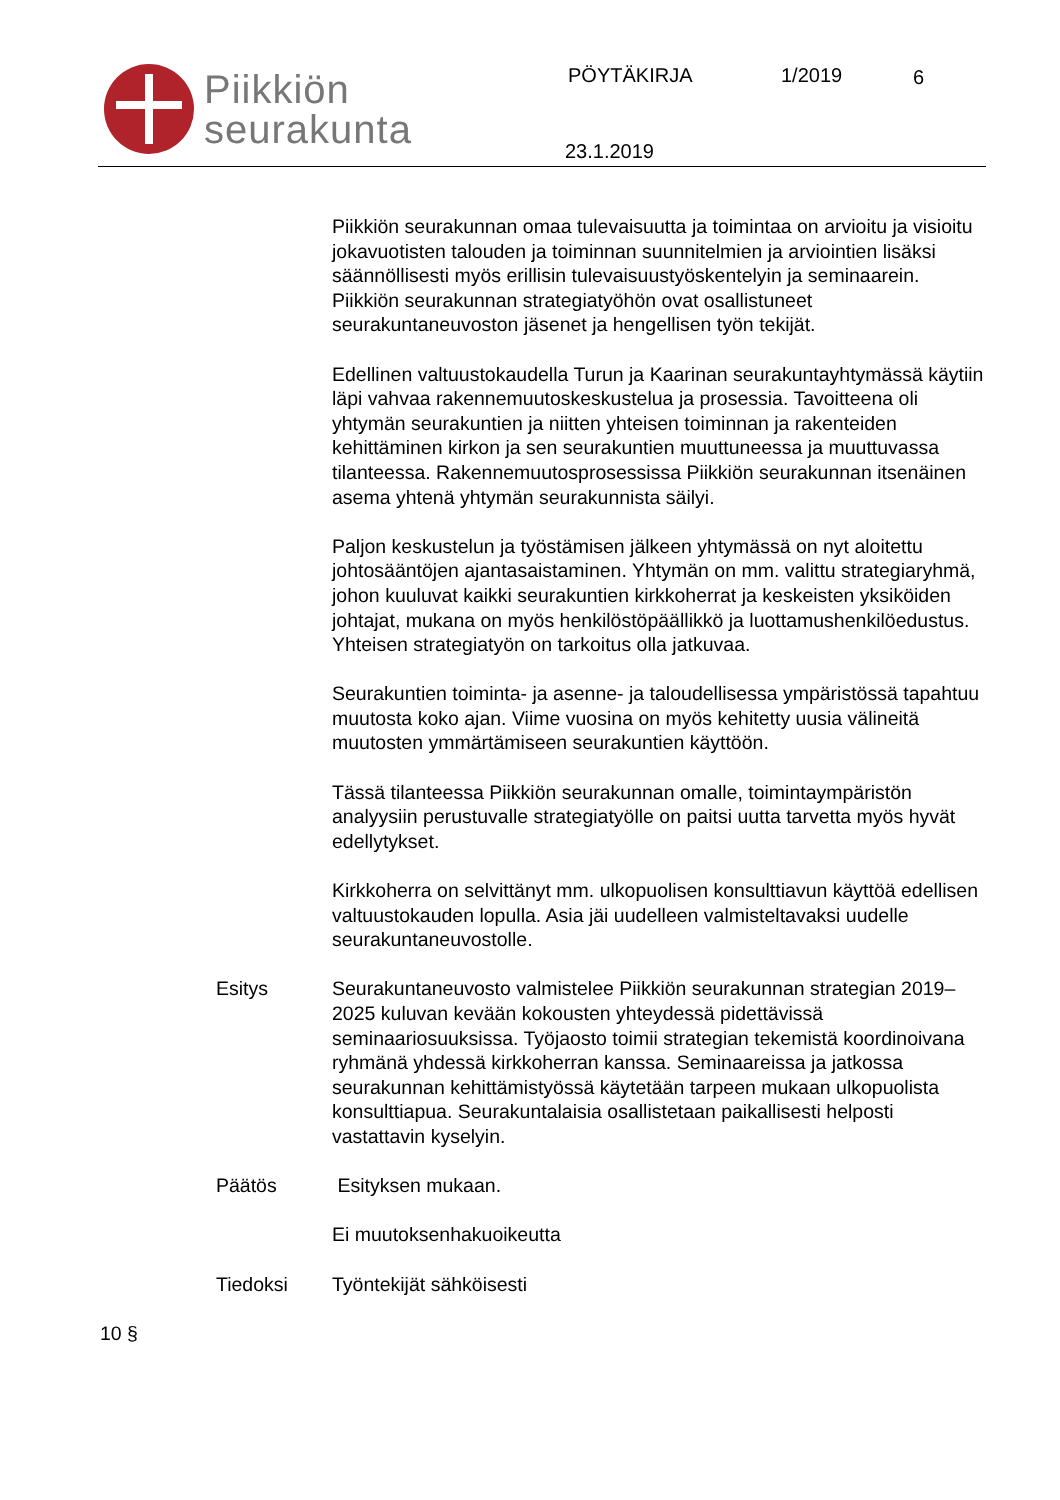Piikkiön
seurakunta
PÖYTÄKIRJA 1/2019 6
23.1.2019
Piikkiön seurakunnan omaa tulevaisuutta ja toimintaa on arvioitu ja visioitu jokavuotisten talouden ja toiminnan suunnitelmien ja arviointien lisäksi säännöllisesti myös erillisin tulevaisuustyöskentelyin ja seminaarein. Piikkiön seurakunnan strategiatyöhön ovat osallistuneet seurakuntaneuvoston jäsenet ja hengellisen työn tekijät.
Edellinen valtuustokaudella Turun ja Kaarinan seurakuntayhtymässä käytiin läpi vahvaa rakennemuutoskeskustelua ja prosessia. Tavoitteena oli yhtymän seurakuntien ja niitten yhteisen toiminnan ja rakenteiden kehittäminen kirkon ja sen seurakuntien muuttuneessa ja muuttuvassa tilanteessa. Rakennemuutosprosessissa Piikkiön seurakunnan itsenäinen asema yhtenä yhtymän seurakunnista säilyi.
Paljon keskustelun ja työstämisen jälkeen yhtymässä on nyt aloitettu johtosääntöjen ajantasaistaminen. Yhtymän on mm. valittu strategiaryhmä, johon kuuluvat kaikki seurakuntien kirkkoherrat ja keskeisten yksiköiden johtajat, mukana on myös henkilöstöpäällikkö ja luottamushenkilöedustus. Yhteisen strategiatyön on tarkoitus olla jatkuvaa.
Seurakuntien toiminta- ja asenne- ja taloudellisessa ympäristössä tapahtuu muutosta koko ajan. Viime vuosina on myös kehitetty uusia välineitä muutosten ymmärtämiseen seurakuntien käyttöön.
Tässä tilanteessa Piikkiön seurakunnan omalle, toimintaympäristön analyysiin perustuvalle strategiatyölle on paitsi uutta tarvetta myös hyvät edellytykset.
Kirkkoherra on selvittänyt mm. ulkopuolisen konsulttiavun käyttöä edellisen valtuustokauden lopulla. Asia jäi uudelleen valmisteltavaksi uudelle seurakuntaneuvostolle.
Esitys Seurakuntaneuvosto valmistelee Piikkiön seurakunnan strategian 2019–2025 kuluvan kevään kokousten yhteydessä pidettävissä seminaariosuuksissa. Työjaosto toimii strategian tekemistä koordinoivana ryhmänä yhdessä kirkkoherran kanssa. Seminaareissa ja jatkossa seurakunnan kehittämistyössä käytetään tarpeen mukaan ulkopuolista konsulttiapua. Seurakuntalaisia osallistetaan paikallisesti helposti vastattavin kyselyin.
Päätös Esityksen mukaan.
Ei muutoksenhakuoikeutta
Tiedoksi Työntekijät sähköisesti
10 §